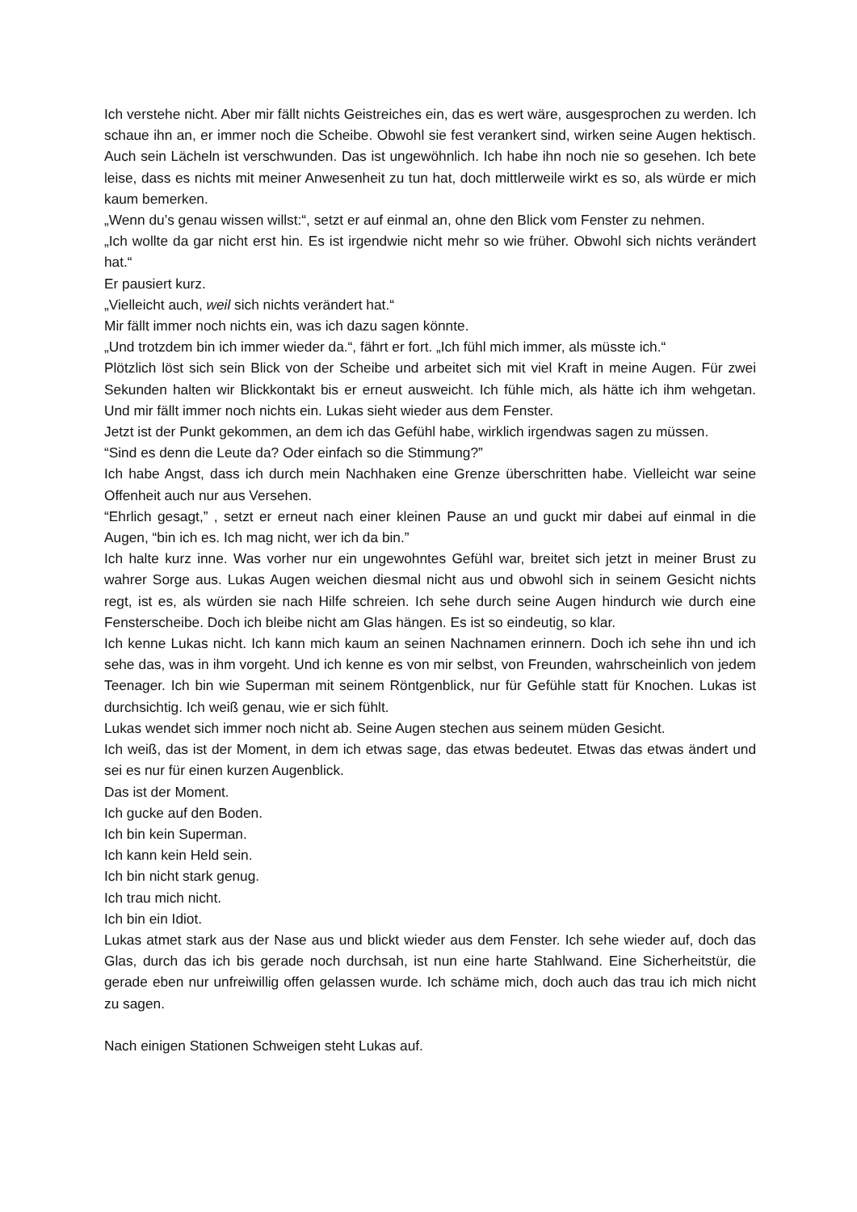Ich verstehe nicht. Aber mir fällt nichts Geistreiches ein, das es wert wäre, ausgesprochen zu werden. Ich schaue ihn an, er immer noch die Scheibe. Obwohl sie fest verankert sind, wirken seine Augen hektisch. Auch sein Lächeln ist verschwunden. Das ist ungewöhnlich. Ich habe ihn noch nie so gesehen. Ich bete leise, dass es nichts mit meiner Anwesenheit zu tun hat, doch mittlerweile wirkt es so, als würde er mich kaum bemerken.
„Wenn du’s genau wissen willst:“, setzt er auf einmal an, ohne den Blick vom Fenster zu nehmen.
„Ich wollte da gar nicht erst hin. Es ist irgendwie nicht mehr so wie früher. Obwohl sich nichts verändert hat.“
Er pausiert kurz.
„Vielleicht auch, weil sich nichts verändert hat.“
Mir fällt immer noch nichts ein, was ich dazu sagen könnte.
„Und trotzdem bin ich immer wieder da.“, fährt er fort. „Ich fühl mich immer, als müsste ich.“
Plötzlich löst sich sein Blick von der Scheibe und arbeitet sich mit viel Kraft in meine Augen. Für zwei Sekunden halten wir Blickkontakt bis er erneut ausweicht. Ich fühle mich, als hätte ich ihm wehgetan. Und mir fällt immer noch nichts ein. Lukas sieht wieder aus dem Fenster.
Jetzt ist der Punkt gekommen, an dem ich das Gefühl habe, wirklich irgendwas sagen zu müssen.
“Sind es denn die Leute da? Oder einfach so die Stimmung?”
Ich habe Angst, dass ich durch mein Nachhaken eine Grenze überschritten habe. Vielleicht war seine Offenheit auch nur aus Versehen.
“Ehrlich gesagt,” , setzt er erneut nach einer kleinen Pause an und guckt mir dabei auf einmal in die Augen, “bin ich es. Ich mag nicht, wer ich da bin.”
Ich halte kurz inne. Was vorher nur ein ungewohntes Gefühl war, breitet sich jetzt in meiner Brust zu wahrer Sorge aus. Lukas Augen weichen diesmal nicht aus und obwohl sich in seinem Gesicht nichts regt, ist es, als würden sie nach Hilfe schreien. Ich sehe durch seine Augen hindurch wie durch eine Fensterscheibe. Doch ich bleibe nicht am Glas hängen. Es ist so eindeutig, so klar.
Ich kenne Lukas nicht. Ich kann mich kaum an seinen Nachnamen erinnern. Doch ich sehe ihn und ich sehe das, was in ihm vorgeht. Und ich kenne es von mir selbst, von Freunden, wahrscheinlich von jedem Teenager. Ich bin wie Superman mit seinem Röntgenblick, nur für Gefühle statt für Knochen. Lukas ist durchsichtig. Ich weiß genau, wie er sich fühlt.
Lukas wendet sich immer noch nicht ab. Seine Augen stechen aus seinem müden Gesicht.
Ich weiß, das ist der Moment, in dem ich etwas sage, das etwas bedeutet. Etwas das etwas ändert und sei es nur für einen kurzen Augenblick.
Das ist der Moment.
Ich gucke auf den Boden.
Ich bin kein Superman.
Ich kann kein Held sein.
Ich bin nicht stark genug.
Ich trau mich nicht.
Ich bin ein Idiot.
Lukas atmet stark aus der Nase aus und blickt wieder aus dem Fenster. Ich sehe wieder auf, doch das Glas, durch das ich bis gerade noch durchsah, ist nun eine harte Stahlwand. Eine Sicherheitstür, die gerade eben nur unfreiwillig offen gelassen wurde. Ich schäme mich, doch auch das trau ich mich nicht zu sagen.
Nach einigen Stationen Schweigen steht Lukas auf.